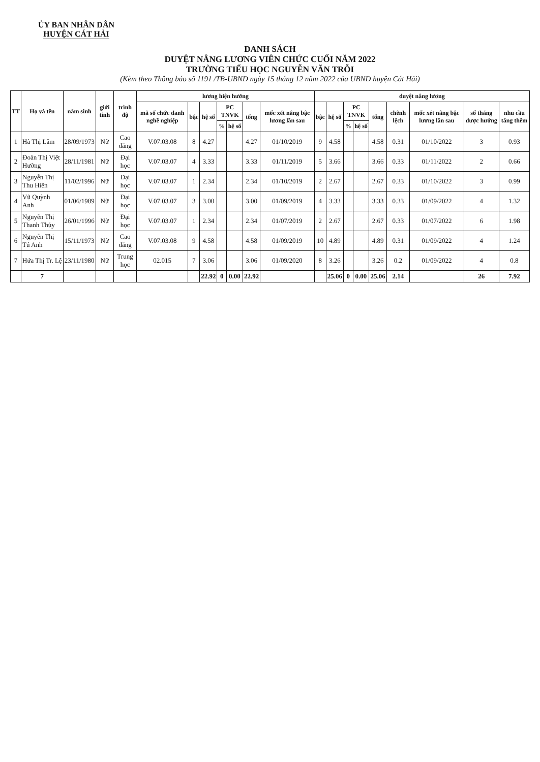ỦY BAN NHÂN DÂN
HUYỆN CÁT HẢI
DANH SÁCH
DUYỆT NÂNG LƯƠNG VIÊN CHỨC CUỐI NĂM 2022
TRƯỜNG TIỂU HỌC NGUYỄN VĂN TRỖI
(Kèm theo Thông báo số 1191 /TB-UBND ngày 15 tháng 12 năm 2022 của UBND huyện Cát Hải)
| TT | Họ và tên | năm sinh | giới tính | trình độ | lương hiện hưởng | | | | | | | duyệt nâng lương | | | | | | | | |
| --- | --- | --- | --- | --- | --- | --- | --- | --- | --- | --- | --- | --- | --- | --- | --- | --- | --- | --- | --- | --- |
| | | | | | mã số chức danh nghề nghiệp | bậc | hệ số | PC TNVK | | tổng | mốc xét nâng bậc lương lần sau | bậc | hệ số | PC TNVK | | tổng | chênh lệch | mốc xét nâng bậc lương lần sau | số tháng được hưởng | nhu cầu tăng thêm |
| | | | | | | | | % | hệ số | | | | | % | hệ số | | | | | |
| 1 | Hà Thị Lâm | 28/09/1973 | Nữ | Cao đẳng | V.07.03.08 | 8 | 4.27 | | | 4.27 | 01/10/2019 | 9 | 4.58 | | | 4.58 | 0.31 | 01/10/2022 | 3 | 0.93 |
| 2 | Đoàn Thị Việt Hường | 28/11/1981 | Nữ | Đại học | V.07.03.07 | 4 | 3.33 | | | 3.33 | 01/11/2019 | 5 | 3.66 | | | 3.66 | 0.33 | 01/11/2022 | 2 | 0.66 |
| 3 | Nguyễn Thị Thu Hiên | 11/02/1996 | Nữ | Đại học | V.07.03.07 | 1 | 2.34 | | | 2.34 | 01/10/2019 | 2 | 2.67 | | | 2.67 | 0.33 | 01/10/2022 | 3 | 0.99 |
| 4 | Vũ Quỳnh Anh | 01/06/1989 | Nữ | Đại học | V.07.03.07 | 3 | 3.00 | | | 3.00 | 01/09/2019 | 4 | 3.33 | | | 3.33 | 0.33 | 01/09/2022 | 4 | 1.32 |
| 5 | Nguyễn Thị Thanh Thủy | 26/01/1996 | Nữ | Đại học | V.07.03.07 | 1 | 2.34 | | | 2.34 | 01/07/2019 | 2 | 2.67 | | | 2.67 | 0.33 | 01/07/2022 | 6 | 1.98 |
| 6 | Nguyễn Thị Tú Anh | 15/11/1973 | Nữ | Cao đẳng | V.07.03.08 | 9 | 4.58 | | | 4.58 | 01/09/2019 | 10 | 4.89 | | | 4.89 | 0.31 | 01/09/2022 | 4 | 1.24 |
| 7 | Hứa Thị Tr. Lệ | 23/11/1980 | Nữ | Trung học | 02.015 | 7 | 3.06 | | | 3.06 | 01/09/2020 | 8 | 3.26 | | | 3.26 | 0.2 | 01/09/2022 | 4 | 0.8 |
| | 7 | | | | | | 22.92 | 0 | 0.00 | 22.92 | | | 25.06 | 0 | 0.00 | 25.06 | 2.14 | | 26 | 7.92 |